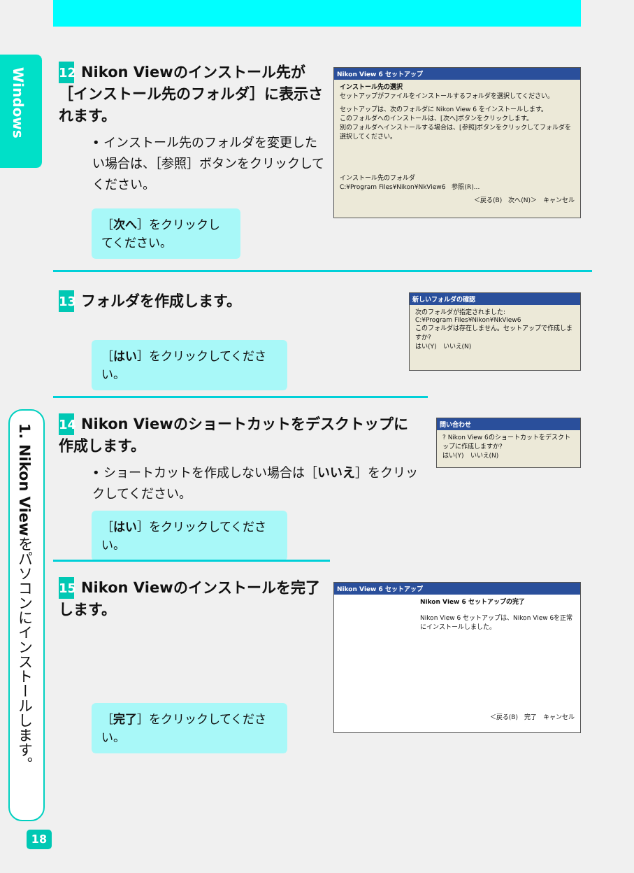Windows
1. Nikon Viewをパソコンにインストールします。
12 Nikon Viewのインストール先が［インストール先のフォルダ］に表示されます。
• インストール先のフォルダを変更したい場合は、［参照］ボタンをクリックしてください。
Nikon View 6 セットアップ
インストール先の選択
セットアップがファイルをインストールするフォルダを選択してください。
セットアップは、次のフォルダに Nikon View 6 をインストールします。
このフォルダへのインストールは、[次へ]ボタンをクリックします。
別のフォルダへインストールする場合は、[参照]ボタンをクリックしてフォルダを選択してください。
インストール先のフォルダ
C:¥Program Files¥Nikon¥NkView6　参照(R)...
＜戻る(B)　次へ(N)＞　キャンセル
［次へ］をクリックしてください。
13 フォルダを作成します。
新しいフォルダの確認
次のフォルダが指定されました:
C:¥Program Files¥Nikon¥NkView6
このフォルダは存在しません。セットアップで作成しますか?
はい(Y)　いいえ(N)
［はい］をクリックしてください。
14 Nikon Viewのショートカットをデスクトップに作成します。
• ショートカットを作成しない場合は［いいえ］をクリックしてください。
問い合わせ
? Nikon View 6のショートカットをデスクトップに作成しますか?
はい(Y)　いいえ(N)
［はい］をクリックしてください。
15 Nikon Viewのインストールを完了します。
Nikon View 6 セットアップ
Nikon View 6 セットアップの完了
Nikon View 6 セットアップは、Nikon View 6を正常にインストールしました。
＜戻る(B)　完了　キャンセル
［完了］をクリックしてください。
18